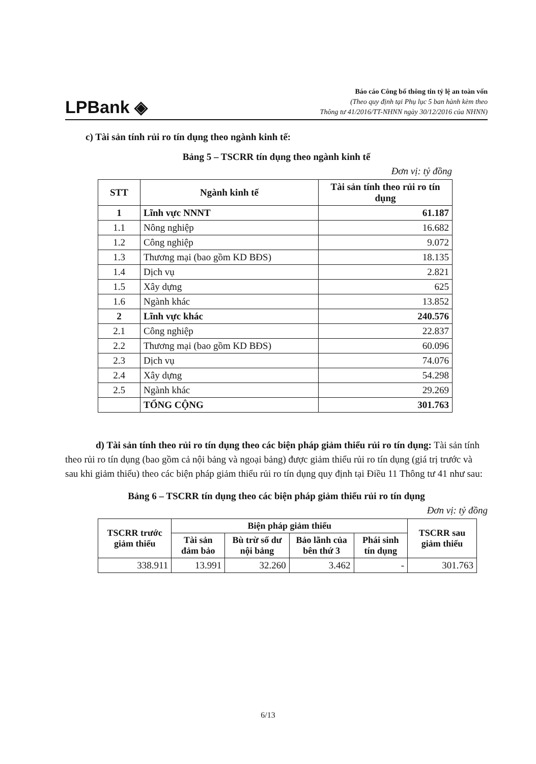LPBank ◈
Báo cáo Công bố thông tin tỷ lệ an toàn vốn
(Theo quy định tại Phụ lục 5 ban hành kèm theo
Thông tư 41/2016/TT-NHNN ngày 30/12/2016 của NHNN)
c) Tài sản tính rủi ro tín dụng theo ngành kinh tế:
Bảng 5 – TSCRR tín dụng theo ngành kinh tế
Đơn vị: tỷ đồng
| STT | Ngành kinh tế | Tài sản tính theo rủi ro tín dụng |
| --- | --- | --- |
| 1 | Lĩnh vực NNNT | 61.187 |
| 1.1 | Nông nghiệp | 16.682 |
| 1.2 | Công nghiệp | 9.072 |
| 1.3 | Thương mại (bao gồm KD BĐS) | 18.135 |
| 1.4 | Dịch vụ | 2.821 |
| 1.5 | Xây dựng | 625 |
| 1.6 | Ngành khác | 13.852 |
| 2 | Lĩnh vực khác | 240.576 |
| 2.1 | Công nghiệp | 22.837 |
| 2.2 | Thương mại (bao gồm KD BĐS) | 60.096 |
| 2.3 | Dịch vụ | 74.076 |
| 2.4 | Xây dựng | 54.298 |
| 2.5 | Ngành khác | 29.269 |
| | TỔNG CỘNG | 301.763 |
d) Tài sản tính theo rủi ro tín dụng theo các biện pháp giảm thiểu rủi ro tín dụng: Tài sản tính theo rủi ro tín dụng (bao gồm cả nội bảng và ngoại bảng) được giảm thiểu rủi ro tín dụng (giá trị trước và sau khi giảm thiểu) theo các biện pháp giảm thiểu rủi ro tín dụng quy định tại Điều 11 Thông tư 41 như sau:
Bảng 6 – TSCRR tín dụng theo các biện pháp giảm thiểu rủi ro tín dụng
Đơn vị: tỷ đồng
| TSCRR trước giảm thiểu | Biện pháp giảm thiểu | | | | TSCRR sau giảm thiểu |
| --- | --- | --- | --- | --- | --- |
| | Tài sản đảm bảo | Bù trừ số dư nội bảng | Bảo lãnh của bên thứ 3 | Phái sinh tín dụng | |
| 338.911 | 13.991 | 32.260 | 3.462 | - | 301.763 |
6/13